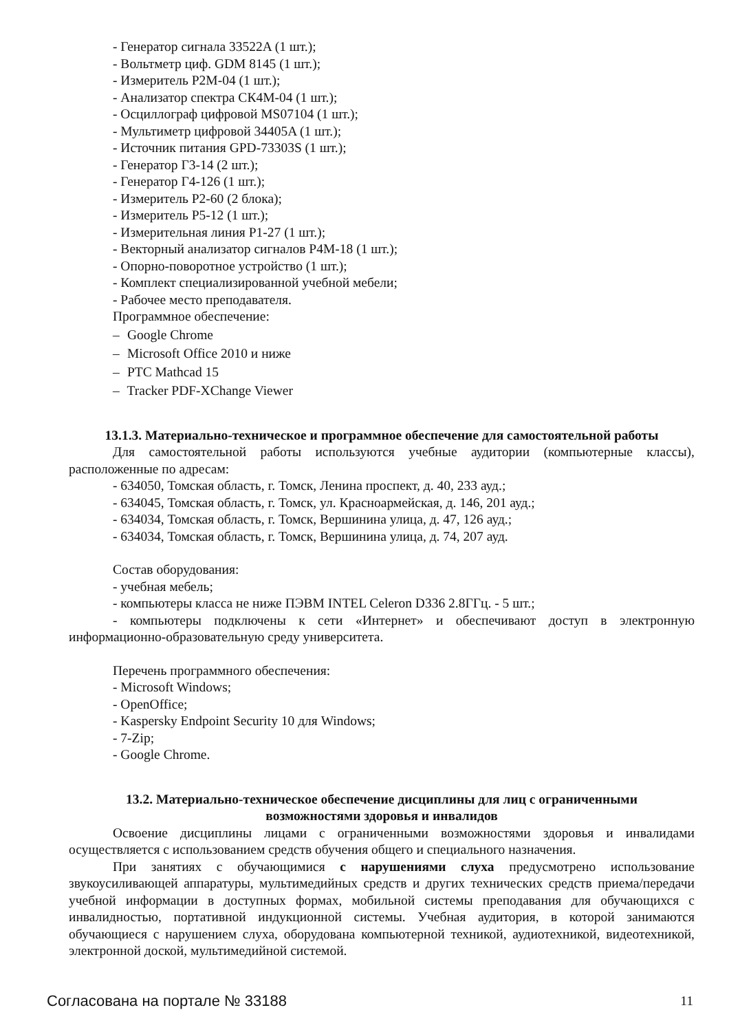- Генератор сигнала 33522A (1 шт.);
- Вольтметр циф. GDM 8145 (1 шт.);
- Измеритель Р2М-04 (1 шт.);
- Анализатор спектра СК4М-04 (1 шт.);
- Осциллограф цифровой MS07104 (1 шт.);
- Мультиметр цифровой 34405A (1 шт.);
- Источник питания GPD-73303S (1 шт.);
- Генератор Г3-14 (2 шт.);
- Генератор Г4-126 (1 шт.);
- Измеритель Р2-60 (2 блока);
- Измеритель Р5-12 (1 шт.);
- Измерительная линия Р1-27 (1 шт.);
- Векторный анализатор сигналов Р4М-18 (1 шт.);
- Опорно-поворотное устройство (1 шт.);
- Комплект специализированной учебной мебели;
- Рабочее место преподавателя.
Программное обеспечение:
– Google Chrome
– Microsoft Office 2010 и ниже
– PTC Mathcad 15
– Tracker PDF-XChange Viewer
13.1.3. Материально-техническое и программное обеспечение для самостоятельной работы
Для самостоятельной работы используются учебные аудитории (компьютерные классы), расположенные по адресам:
- 634050, Томская область, г. Томск, Ленина проспект, д. 40, 233 ауд.;
- 634045, Томская область, г. Томск, ул. Красноармейская, д. 146, 201 ауд.;
- 634034, Томская область, г. Томск, Вершинина улица, д. 47, 126 ауд.;
- 634034, Томская область, г. Томск, Вершинина улица, д. 74, 207 ауд.
Состав оборудования:
- учебная мебель;
- компьютеры класса не ниже ПЭВМ INTEL Celeron D336 2.8ГГц. - 5 шт.;
- компьютеры подключены к сети «Интернет» и обеспечивают доступ в электронную информационно-образовательную среду университета.
Перечень программного обеспечения:
- Microsoft Windows;
- OpenOffice;
- Kaspersky Endpoint Security 10 для Windows;
- 7-Zip;
- Google Chrome.
13.2. Материально-техническое обеспечение дисциплины для лиц с ограниченными
возможностями здоровья и инвалидов
Освоение дисциплины лицами с ограниченными возможностями здоровья и инвалидами осуществляется с использованием средств обучения общего и специального назначения.
При занятиях с обучающимися с нарушениями слуха предусмотрено использование звукоусиливающей аппаратуры, мультимедийных средств и других технических средств приема/передачи учебной информации в доступных формах, мобильной системы преподавания для обучающихся с инвалидностью, портативной индукционной системы. Учебная аудитория, в которой занимаются обучающиеся с нарушением слуха, оборудована компьютерной техникой, аудиотехникой, видеотехникой, электронной доской, мультимедийной системой.
Согласована на портале № 33188 11